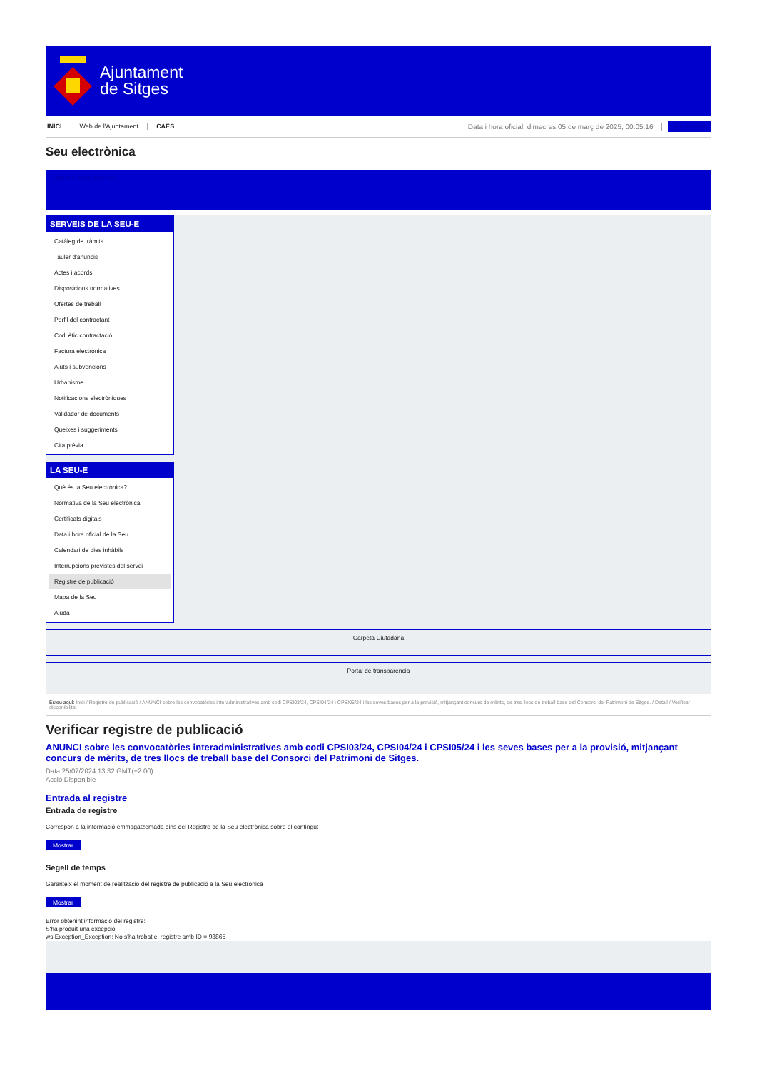Ajuntament
de Sitges
INICI Web de l'Ajuntament CAES Data i hora oficial: dimecres 05 de març de 2025, 00:05:16 Sincronitza
Seu electrònica
Obtenir còpia autèntica
SERVEIS DE LA SEU-E
Catàleg de tràmits
Tauler d'anuncis
Actes i acords
Disposicions normatives
Ofertes de treball
Perfil del contractant
Codi ètic contractació
Factura electrònica
Ajuts i subvencions
Urbanisme
Notificacions electròniques
Validador de documents
Queixes i suggeriments
Cita prèvia
LA SEU-E
Què és la Seu electrònica?
Normativa de la Seu electrònica
Certificats digitals
Data i hora oficial de la Seu
Calendari de dies inhàbils
Interrupcions previstes del servei
Registre de publicació
Mapa de la Seu
Ajuda
Carpeta Ciutadana
Portal de transparència
Esteu aquí: Inici / Registre de publicació / ANUNCI sobre les convocatòries interadministratives amb codi CPSI03/24, CPSI04/24 i CPSI05/24 i les seves bases per a la provisió, mitjançant concurs de mèrits, de tres llocs de treball base del Consorci del Patrimoni de Sitges. / Detall / Verificar disponibilitat
Verificar registre de publicació
ANUNCI sobre les convocatòries interadministratives amb codi CPSI03/24, CPSI04/24 i CPSI05/24 i les seves bases per a la provisió, mitjançant concurs de mèrits, de tres llocs de treball base del Consorci del Patrimoni de Sitges.
Data 25/07/2024 13:32 GMT(+2:00)
Acció Disponible
Entrada al registre
Entrada de registre
Correspon a la informació emmagatzemada dins del Registre de la Seu electrònica sobre el contingut
Mostrar
Segell de temps
Garanteix el moment de realització del registre de publicació a la Seu electrònica
Mostrar
Error obtenint informació del registre:
S'ha produit una excepció
ws.Exception_Exception: No s'ha trobat el registre amb ID = 93865